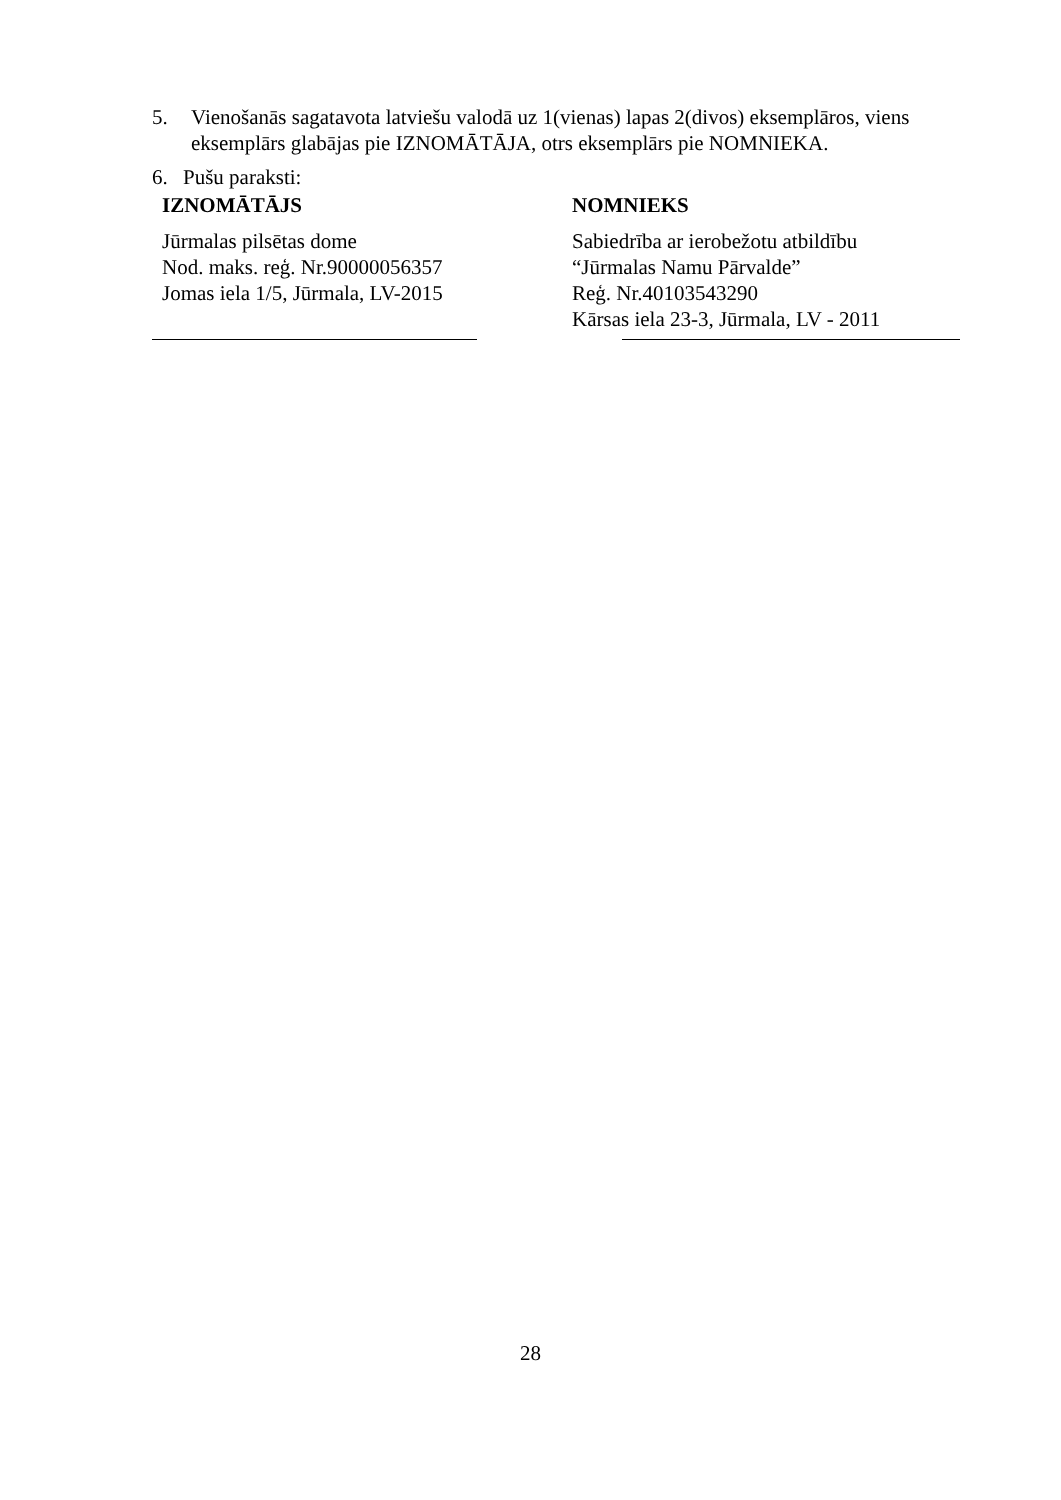5. Vienošanās sagatavota latviešu valodā uz 1(vienas) lapas 2(divos) eksemplāros, viens eksemplārs glabājas pie IZNOMĀTĀJA, otrs eksemplārs pie NOMNIEKA.
6. Pušu paraksti:
IZNOMĀTĀJS
Jūrmalas pilsētas dome
Nod. maks. reģ. Nr.90000056357
Jomas iela 1/5, Jūrmala, LV-2015
NOMNIEKS
Sabiedrība ar ierobežotu atbildību
“Jūrmalas Namu Pārvalde”
Reģ. Nr.40103543290
Kārsas iela 23-3, Jūrmala, LV - 2011
28